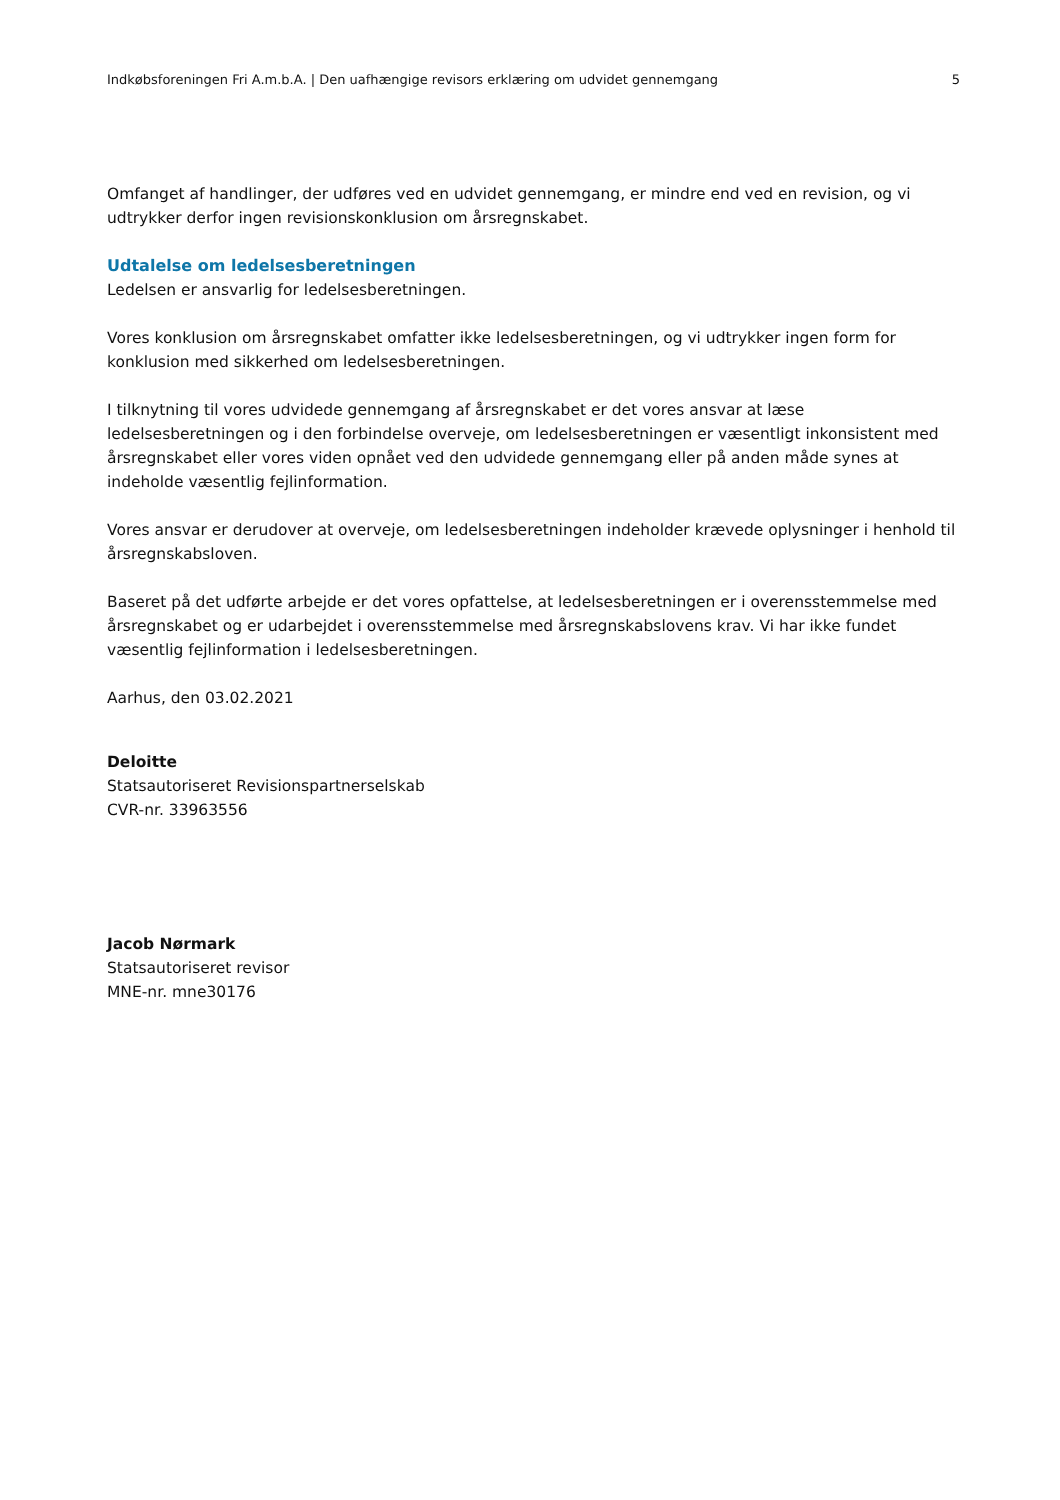Indkøbsforeningen Fri A.m.b.A. | Den uafhængige revisors erklæring om udvidet gennemgang 5
Omfanget af handlinger, der udføres ved en udvidet gennemgang, er mindre end ved en revision, og vi udtrykker derfor ingen revisionskonklusion om årsregnskabet.
Udtalelse om ledelsesberetningen
Ledelsen er ansvarlig for ledelsesberetningen.
Vores konklusion om årsregnskabet omfatter ikke ledelsesberetningen, og vi udtrykker ingen form for konklusion med sikkerhed om ledelsesberetningen.
I tilknytning til vores udvidede gennemgang af årsregnskabet er det vores ansvar at læse ledelsesberetningen og i den forbindelse overveje, om ledelsesberetningen er væsentligt inkonsistent med årsregnskabet eller vores viden opnået ved den udvidede gennemgang eller på anden måde synes at indeholde væsentlig fejlinformation.
Vores ansvar er derudover at overveje, om ledelsesberetningen indeholder krævede oplysninger i henhold til årsregnskabsloven.
Baseret på det udførte arbejde er det vores opfattelse, at ledelsesberetningen er i overensstemmelse med årsregnskabet og er udarbejdet i overensstemmelse med årsregnskabslovens krav. Vi har ikke fundet væsentlig fejlinformation i ledelsesberetningen.
Aarhus, den 03.02.2021
Deloitte
Statsautoriseret Revisionspartnerselskab
CVR-nr. 33963556
Jacob Nørmark
Statsautoriseret revisor
MNE-nr. mne30176